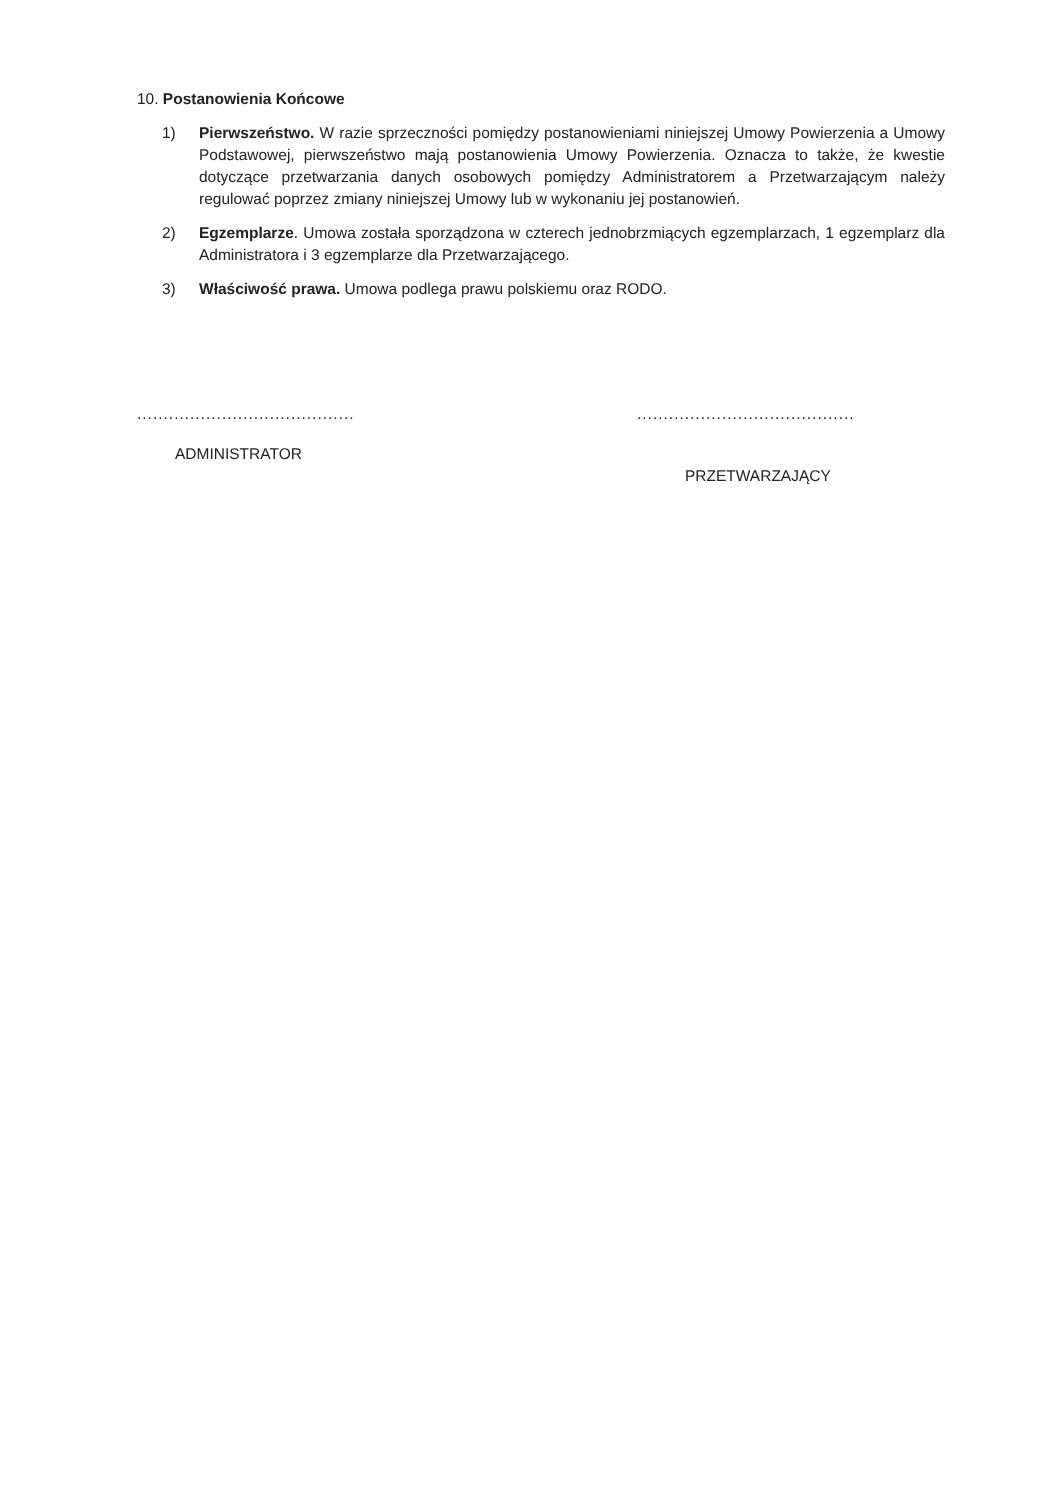10. Postanowienia Końcowe
1) Pierwszeństwo. W razie sprzeczności pomiędzy postanowieniami niniejszej Umowy Powierzenia a Umowy Podstawowej, pierwszeństwo mają postanowienia Umowy Powierzenia. Oznacza to także, że kwestie dotyczące przetwarzania danych osobowych pomiędzy Administratorem a Przetwarzającym należy regulować poprzez zmiany niniejszej Umowy lub w wykonaniu jej postanowień.
2) Egzemplarze. Umowa została sporządzona w czterech jednobrzmiących egzemplarzach, 1 egzemplarz dla Administratora i 3 egzemplarze dla Przetwarzającego.
3) Właściwość prawa. Umowa podlega prawu polskiemu oraz RODO.
.........................................
ADMINISTRATOR
.........................................
PRZETWARZAJĄCY